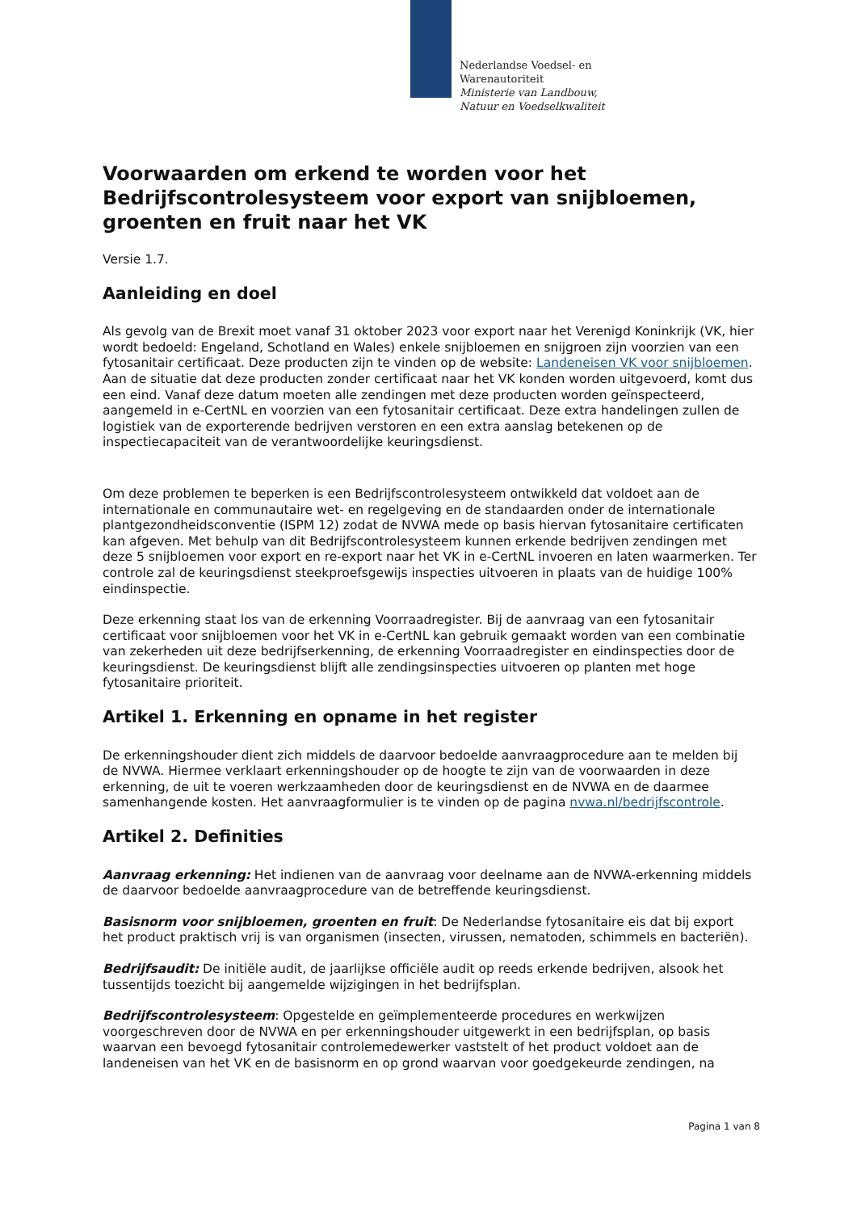Nederlandse Voedsel- en
Warenautoriteit
Ministerie van Landbouw,
Natuur en Voedselkwaliteit
Voorwaarden om erkend te worden voor het Bedrijfscontrolesysteem voor export van snijbloemen, groenten en fruit naar het VK
Versie 1.7.
Aanleiding en doel
Als gevolg van de Brexit moet vanaf 31 oktober 2023 voor export naar het Verenigd Koninkrijk (VK, hier wordt bedoeld: Engeland, Schotland en Wales) enkele snijbloemen en snijgroen zijn voorzien van een fytosanitair certificaat. Deze producten zijn te vinden op de website: Landeneisen VK voor snijbloemen. Aan de situatie dat deze producten zonder certificaat naar het VK konden worden uitgevoerd, komt dus een eind. Vanaf deze datum moeten alle zendingen met deze producten worden geïnspecteerd, aangemeld in e-CertNL en voorzien van een fytosanitair certificaat. Deze extra handelingen zullen de logistiek van de exporterende bedrijven verstoren en een extra aanslag betekenen op de inspectiecapaciteit van de verantwoordelijke keuringsdienst.
Om deze problemen te beperken is een Bedrijfscontrolesysteem ontwikkeld dat voldoet aan de internationale en communautaire wet- en regelgeving en de standaarden onder de internationale plantgezondheidsconventie (ISPM 12) zodat de NVWA mede op basis hiervan fytosanitaire certificaten kan afgeven. Met behulp van dit Bedrijfscontrolesysteem kunnen erkende bedrijven zendingen met deze 5 snijbloemen voor export en re-export naar het VK in e-CertNL invoeren en laten waarmerken. Ter controle zal de keuringsdienst steekproefsgewijs inspecties uitvoeren in plaats van de huidige 100% eindinspectie.
Deze erkenning staat los van de erkenning Voorraadregister. Bij de aanvraag van een fytosanitair certificaat voor snijbloemen voor het VK in e-CertNL kan gebruik gemaakt worden van een combinatie van zekerheden uit deze bedrijfserkenning, de erkenning Voorraadregister en eindinspecties door de keuringsdienst. De keuringsdienst blijft alle zendingsinspecties uitvoeren op planten met hoge fytosanitaire prioriteit.
Artikel 1. Erkenning en opname in het register
De erkenningshouder dient zich middels de daarvoor bedoelde aanvraagprocedure aan te melden bij de NVWA. Hiermee verklaart erkenningshouder op de hoogte te zijn van de voorwaarden in deze erkenning, de uit te voeren werkzaamheden door de keuringsdienst en de NVWA en de daarmee samenhangende kosten. Het aanvraagformulier is te vinden op de pagina nvwa.nl/bedrijfscontrole.
Artikel 2. Definities
Aanvraag erkenning: Het indienen van de aanvraag voor deelname aan de NVWA-erkenning middels de daarvoor bedoelde aanvraagprocedure van de betreffende keuringsdienst.
Basisnorm voor snijbloemen, groenten en fruit: De Nederlandse fytosanitaire eis dat bij export het product praktisch vrij is van organismen (insecten, virussen, nematoden, schimmels en bacteriën).
Bedrijfsaudit: De initiële audit, de jaarlijkse officiële audit op reeds erkende bedrijven, alsook het tussentijds toezicht bij aangemelde wijzigingen in het bedrijfsplan.
Bedrijfscontrolesysteem: Opgestelde en geïmplementeerde procedures en werkwijzen voorgeschreven door de NVWA en per erkenningshouder uitgewerkt in een bedrijfsplan, op basis waarvan een bevoegd fytosanitair controlemedewerker vaststelt of het product voldoet aan de landeneisen van het VK en de basisnorm en op grond waarvan voor goedgekeurde zendingen, na
Pagina 1 van 8